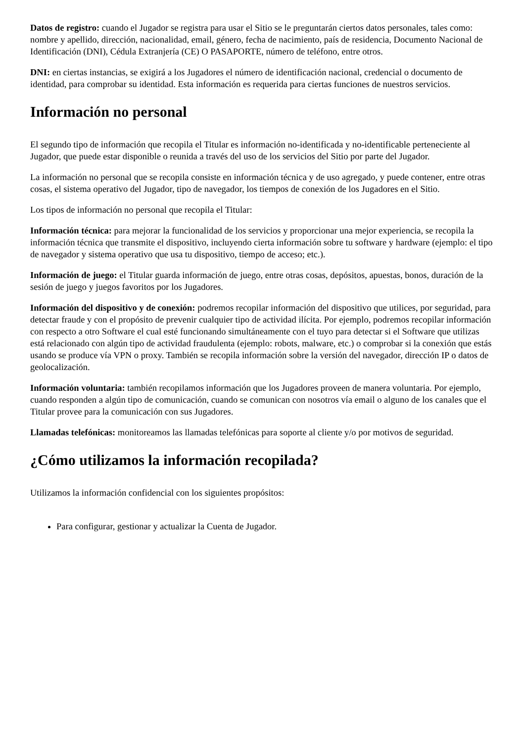Datos de registro: cuando el Jugador se registra para usar el Sitio se le preguntarán ciertos datos personales, tales como: nombre y apellido, dirección, nacionalidad, email, género, fecha de nacimiento, país de residencia, Documento Nacional de Identificación (DNI), Cédula Extranjería (CE) O PASAPORTE, número de teléfono, entre otros.
DNI: en ciertas instancias, se exigirá a los Jugadores el número de identificación nacional, credencial o documento de identidad, para comprobar su identidad. Esta información es requerida para ciertas funciones de nuestros servicios.
Información no personal
El segundo tipo de información que recopila el Titular es información no-identificada y no-identificable perteneciente al Jugador, que puede estar disponible o reunida a través del uso de los servicios del Sitio por parte del Jugador.
La información no personal que se recopila consiste en información técnica y de uso agregado, y puede contener, entre otras cosas, el sistema operativo del Jugador, tipo de navegador, los tiempos de conexión de los Jugadores en el Sitio.
Los tipos de información no personal que recopila el Titular:
Información técnica: para mejorar la funcionalidad de los servicios y proporcionar una mejor experiencia, se recopila la información técnica que transmite el dispositivo, incluyendo cierta información sobre tu software y hardware (ejemplo: el tipo de navegador y sistema operativo que usa tu dispositivo, tiempo de acceso; etc.).
Información de juego: el Titular guarda información de juego, entre otras cosas, depósitos, apuestas, bonos, duración de la sesión de juego y juegos favoritos por los Jugadores.
Información del dispositivo y de conexión: podremos recopilar información del dispositivo que utilices, por seguridad, para detectar fraude y con el propósito de prevenir cualquier tipo de actividad ilícita. Por ejemplo, podremos recopilar información con respecto a otro Software el cual esté funcionando simultáneamente con el tuyo para detectar si el Software que utilizas está relacionado con algún tipo de actividad fraudulenta (ejemplo: robots, malware, etc.) o comprobar si la conexión que estás usando se produce vía VPN o proxy. También se recopila información sobre la versión del navegador, dirección IP o datos de geolocalización.
Información voluntaria: también recopilamos información que los Jugadores proveen de manera voluntaria. Por ejemplo, cuando responden a algún tipo de comunicación, cuando se comunican con nosotros vía email o alguno de los canales que el Titular provee para la comunicación con sus Jugadores.
Llamadas telefónicas: monitoreamos las llamadas telefónicas para soporte al cliente y/o por motivos de seguridad.
¿Cómo utilizamos la información recopilada?
Utilizamos la información confidencial con los siguientes propósitos:
Para configurar, gestionar y actualizar la Cuenta de Jugador.